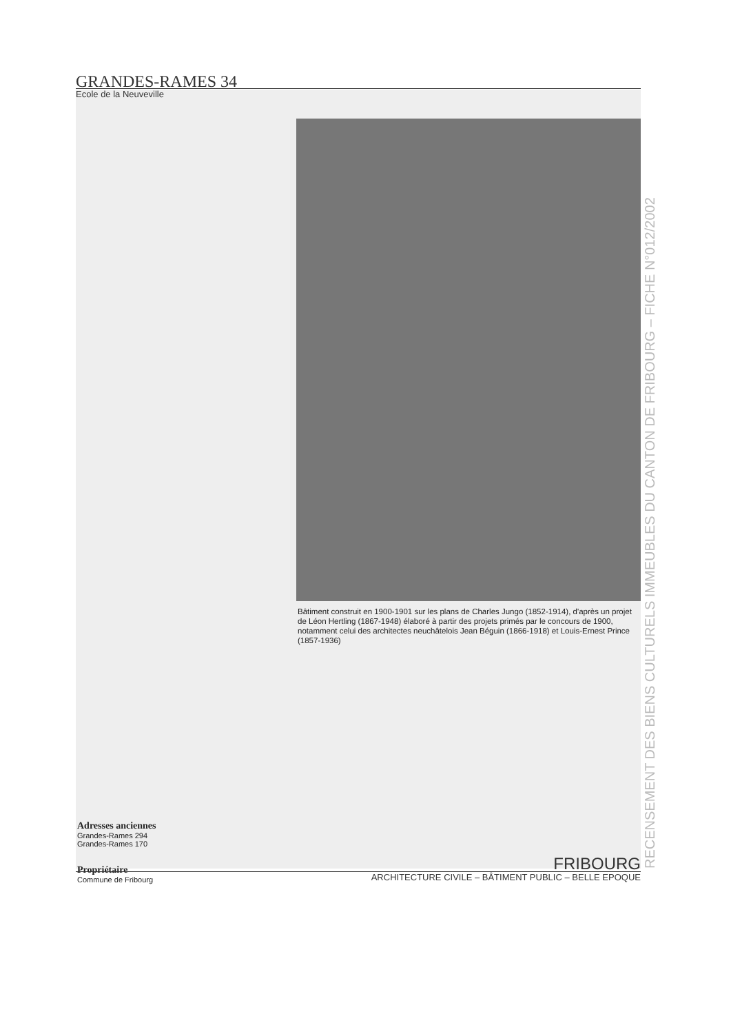GRANDES-RAMES 34
Ecole de la Neuveville
Bâtiment construit en 1900-1901 sur les plans de Charles Jungo (1852-1914), d'après un projet de Léon Hertling (1867-1948) élaboré à partir des projets primés par le concours de 1900, notamment celui des architectes neuchâtelois Jean Béguin (1866-1918) et Louis-Ernest Prince (1857-1936)
Adresses anciennes
Grandes-Rames 294
Grandes-Rames 170
Propriétaire
Commune de Fribourg
FRIBOURG
ARCHITECTURE CIVILE – BÂTIMENT PUBLIC – BELLE EPOQUE
RECENSEMENT DES BIENS CULTURELS IMMEUBLES DU CANTON DE FRIBOURG – FICHE N°012/2002